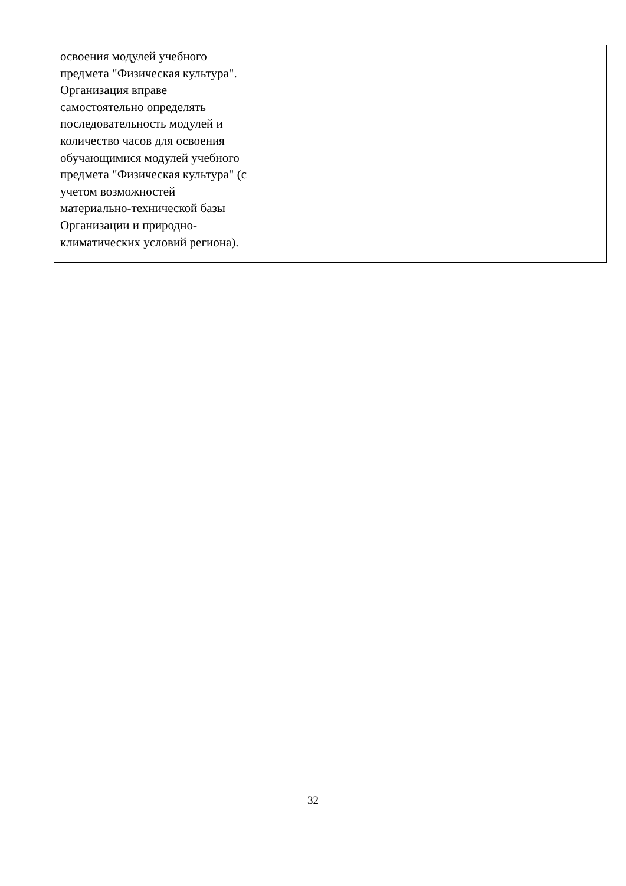| освоения модулей учебного предмета "Физическая культура". Организация вправе самостоятельно определять последовательность модулей и количество часов для освоения обучающимися модулей учебного предмета "Физическая культура" (с учетом возможностей материально-технической базы Организации и природно-климатических условий региона). | | |
32